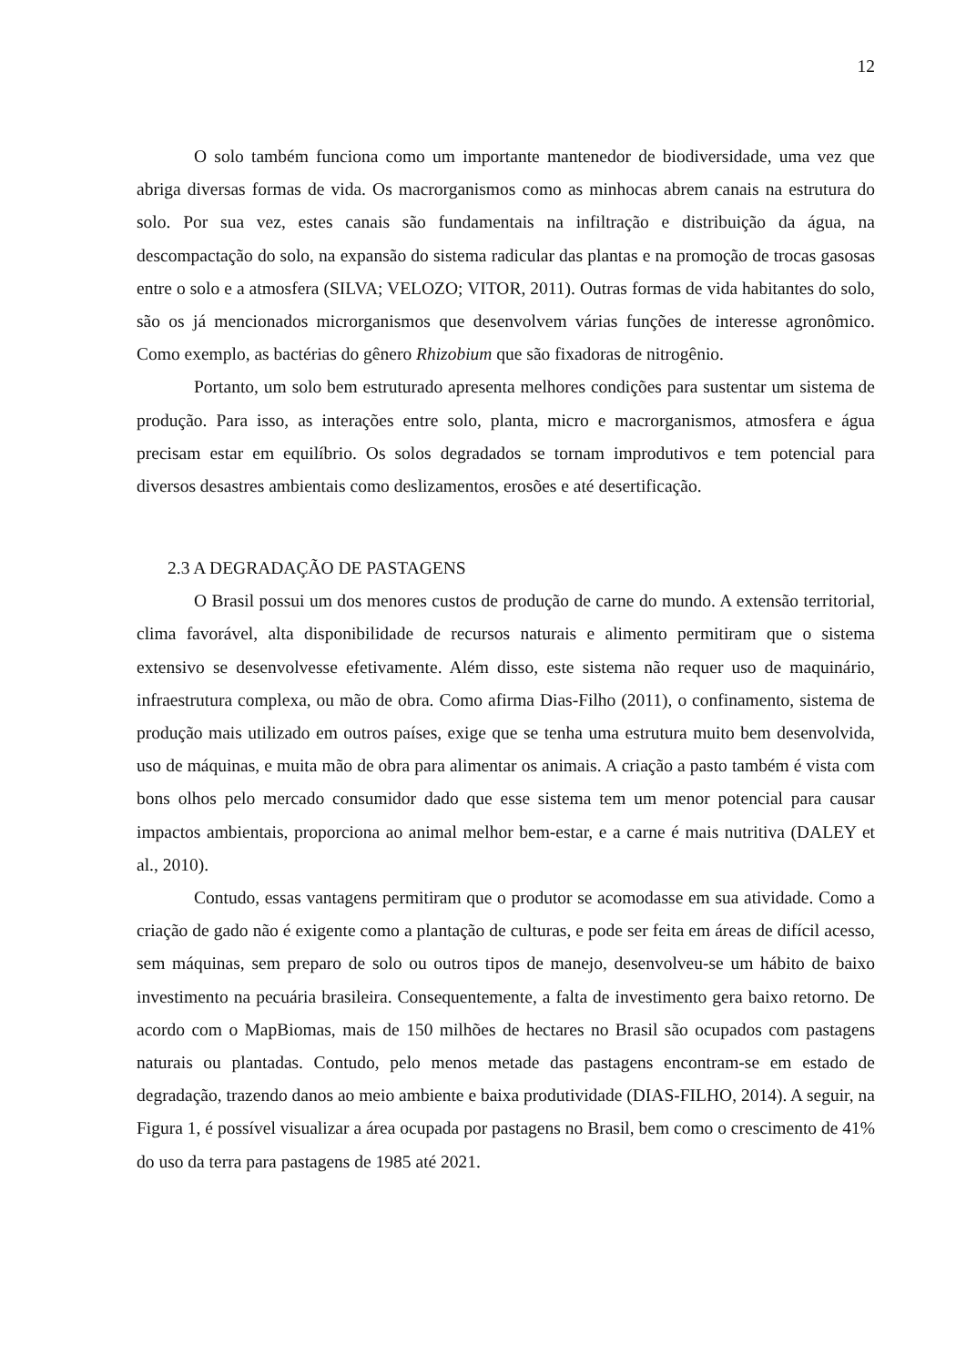12
O solo também funciona como um importante mantenedor de biodiversidade, uma vez que abriga diversas formas de vida. Os macrorganismos como as minhocas abrem canais na estrutura do solo. Por sua vez, estes canais são fundamentais na infiltração e distribuição da água, na descompactação do solo, na expansão do sistema radicular das plantas e na promoção de trocas gasosas entre o solo e a atmosfera (SILVA; VELOZO; VITOR, 2011). Outras formas de vida habitantes do solo, são os já mencionados microrganismos que desenvolvem várias funções de interesse agronômico. Como exemplo, as bactérias do gênero Rhizobium que são fixadoras de nitrogênio.
Portanto, um solo bem estruturado apresenta melhores condições para sustentar um sistema de produção. Para isso, as interações entre solo, planta, micro e macrorganismos, atmosfera e água precisam estar em equilíbrio. Os solos degradados se tornam improdutivos e tem potencial para diversos desastres ambientais como deslizamentos, erosões e até desertificação.
2.3 A DEGRADAÇÃO DE PASTAGENS
O Brasil possui um dos menores custos de produção de carne do mundo. A extensão territorial, clima favorável, alta disponibilidade de recursos naturais e alimento permitiram que o sistema extensivo se desenvolvesse efetivamente. Além disso, este sistema não requer uso de maquinário, infraestrutura complexa, ou mão de obra. Como afirma Dias-Filho (2011), o confinamento, sistema de produção mais utilizado em outros países, exige que se tenha uma estrutura muito bem desenvolvida, uso de máquinas, e muita mão de obra para alimentar os animais. A criação a pasto também é vista com bons olhos pelo mercado consumidor dado que esse sistema tem um menor potencial para causar impactos ambientais, proporciona ao animal melhor bem-estar, e a carne é mais nutritiva (DALEY et al., 2010).
Contudo, essas vantagens permitiram que o produtor se acomodasse em sua atividade. Como a criação de gado não é exigente como a plantação de culturas, e pode ser feita em áreas de difícil acesso, sem máquinas, sem preparo de solo ou outros tipos de manejo, desenvolveu-se um hábito de baixo investimento na pecuária brasileira. Consequentemente, a falta de investimento gera baixo retorno. De acordo com o MapBiomas, mais de 150 milhões de hectares no Brasil são ocupados com pastagens naturais ou plantadas. Contudo, pelo menos metade das pastagens encontram-se em estado de degradação, trazendo danos ao meio ambiente e baixa produtividade (DIAS-FILHO, 2014). A seguir, na Figura 1, é possível visualizar a área ocupada por pastagens no Brasil, bem como o crescimento de 41% do uso da terra para pastagens de 1985 até 2021.